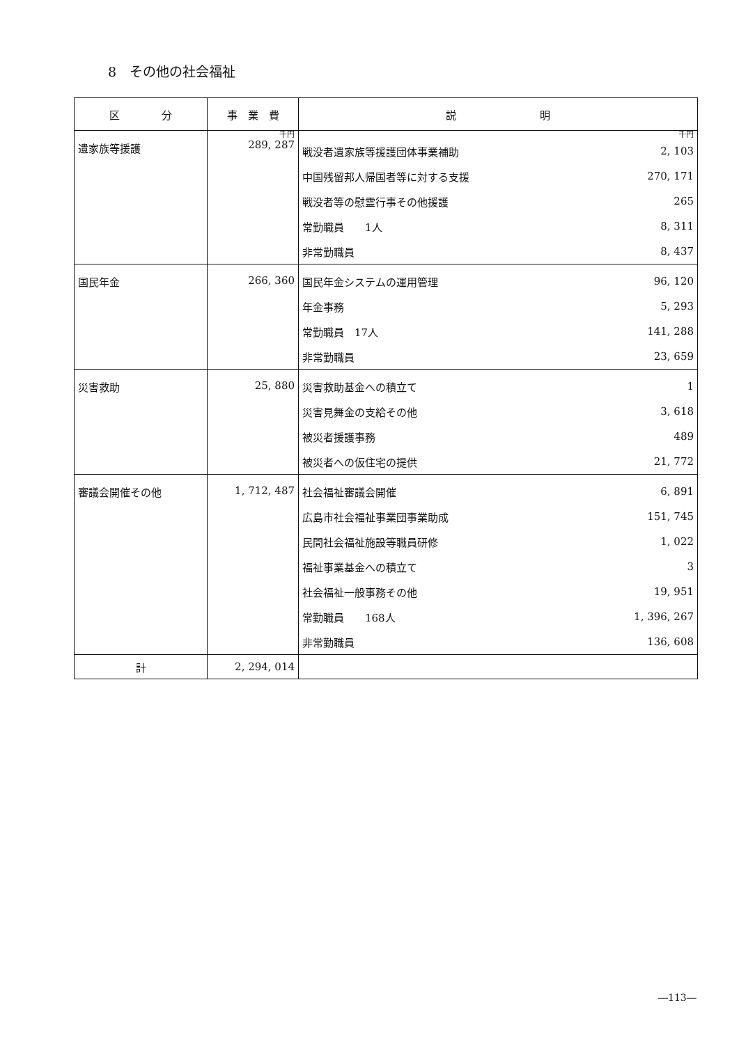8　その他の社会福祉
| 区 分 | 事 業 費 | 説 明 |
| --- | --- | --- |
| 遺家族等援護 | 千円 289, 287 | 千円 / 戦没者遺家族等援護団体事業補助 / 2, 103 / / 中国残留邦人帰国者等に対する支援 / 270, 171 / / 戦没者等の慰霊行事その他援護 / 265 / / 常勤職員 1人 / 8, 311 / / 非常勤職員 / 8, 437 / |
| 国民年金 | 266, 360 | / 国民年金システムの運用管理 / 96, 120 / / 年金事務 / 5, 293 / / 常勤職員 17人 / 141, 288 / / 非常勤職員 / 23, 659 / |
| 災害救助 | 25, 880 | / 災害救助基金への積立て / 1 / / 災害見舞金の支給その他 / 3, 618 / / 被災者援護事務 / 489 / / 被災者への仮住宅の提供 / 21, 772 / |
| 審議会開催その他 | 1, 712, 487 | / 社会福祉審議会開催 / 6, 891 / / 広島市社会福祉事業団事業助成 / 151, 745 / / 民間社会福祉施設等職員研修 / 1, 022 / / 福祉事業基金への積立て / 3 / / 社会福祉一般事務その他 / 19, 951 / / 常勤職員 168人 / 1, 396, 267 / / 非常勤職員 / 136, 608 / |
| 計 | 2, 294, 014 | |
―113―